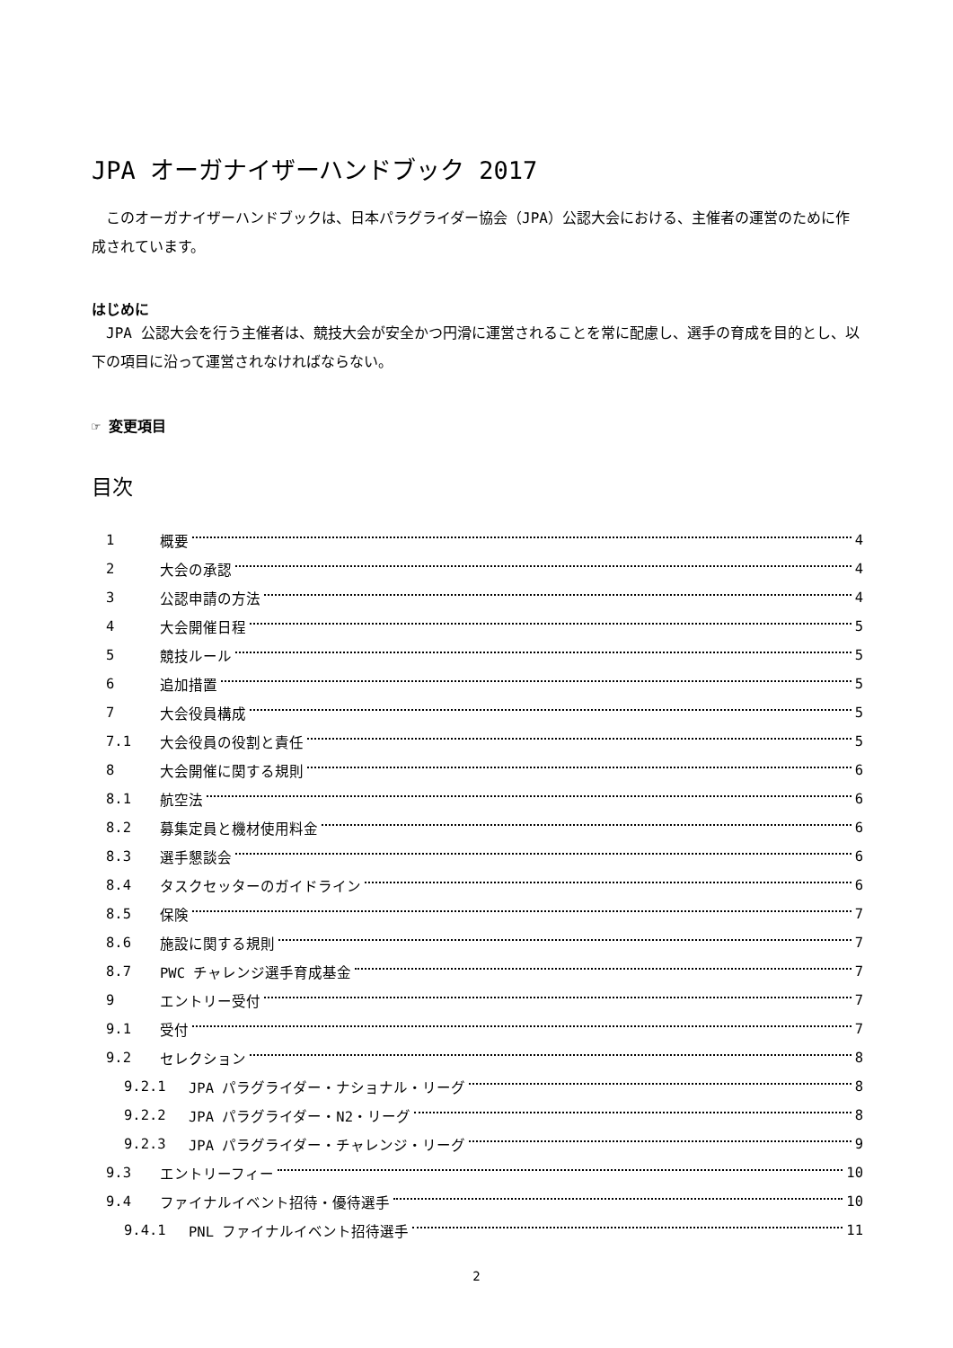JPA オーガナイザーハンドブック 2017
　このオーガナイザーハンドブックは、日本パラグライダー協会（JPA）公認大会における、主催者の運営のために作成されています。
はじめに
　JPA 公認大会を行う主催者は、競技大会が安全かつ円滑に運営されることを常に配慮し、選手の育成を目的とし、以下の項目に沿って運営されなければならない。
☞ 変更項目
目次
1 概要 4
2 大会の承認 4
3 公認申請の方法 4
4 大会開催日程 5
5 競技ルール 5
6 追加措置 5
7 大会役員構成 5
7.1 大会役員の役割と責任 5
8 大会開催に関する規則 6
8.1 航空法 6
8.2 募集定員と機材使用料金 6
8.3 選手懇談会 6
8.4 タスクセッターのガイドライン 6
8.5 保険 7
8.6 施設に関する規則 7
8.7 PWC チャレンジ選手育成基金 7
9 エントリー受付 7
9.1 受付 7
9.2 セレクション 8
9.2.1 JPA パラグライダー・ナショナル・リーグ 8
9.2.2 JPA パラグライダー・N2・リーグ 8
9.2.3 JPA パラグライダー・チャレンジ・リーグ 9
9.3 エントリーフィー 10
9.4 ファイナルイベント招待・優待選手 10
9.4.1 PNL ファイナルイベント招待選手 11
2